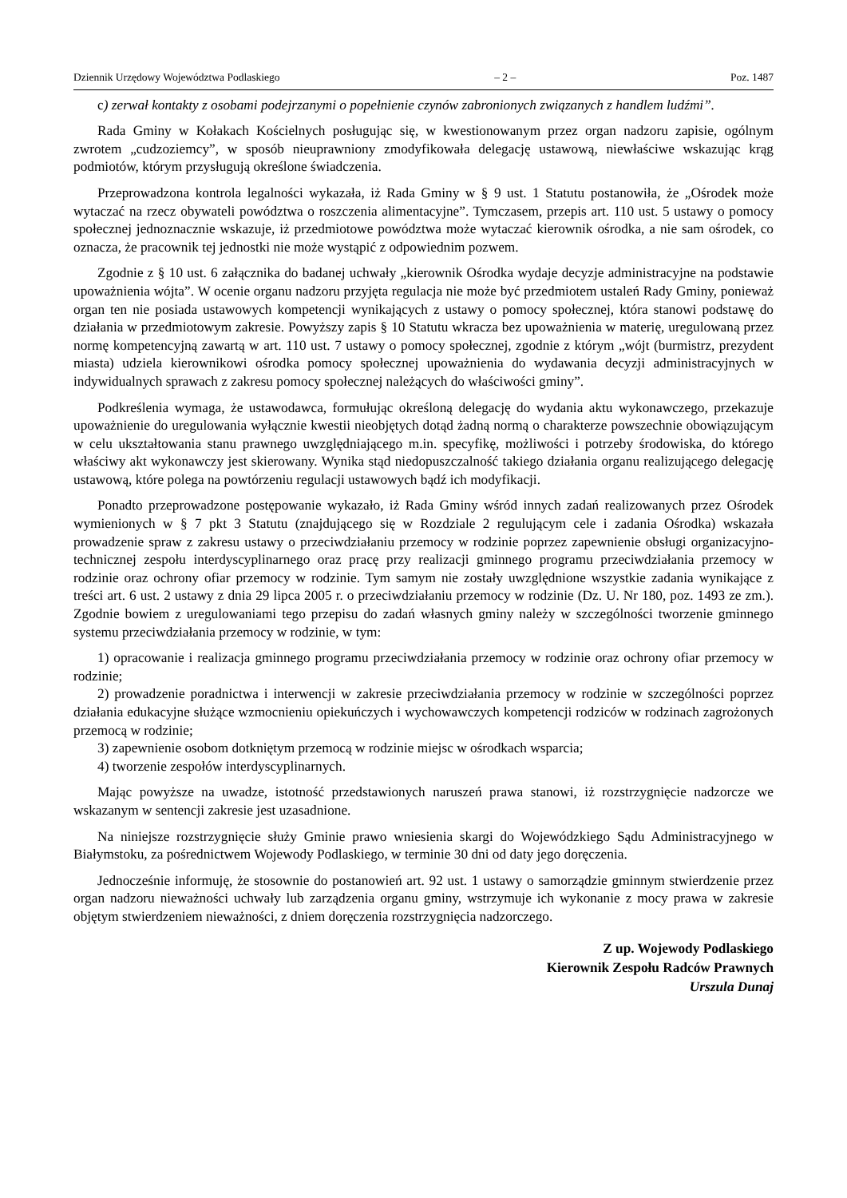Dziennik Urzędowy Województwa Podlaskiego – 2 – Poz. 1487
c) zerwał kontakty z osobami podejrzanymi o popełnienie czynów zabronionych związanych z handlem ludźmi”.
Rada Gminy w Kołakach Kościelnych posługując się, w kwestionowanym przez organ nadzoru zapisie, ogólnym zwrotem „cudzoziemcy”, w sposób nieuprawniony zmodyfikowała delegację ustawową, niewłaściwe wskazując krąg podmiotów, którym przysługują określone świadczenia.
Przeprowadzona kontrola legalności wykazała, iż Rada Gminy w § 9 ust. 1 Statutu postanowiła, że „Ośrodek może wytaczać na rzecz obywateli powództwa o roszczenia alimentacyjne”. Tymczasem, przepis art. 110 ust. 5 ustawy o pomocy społecznej jednoznacznie wskazuje, iż przedmiotowe powództwa może wytaczać kierownik ośrodka, a nie sam ośrodek, co oznacza, że pracownik tej jednostki nie może wystąpić z odpowiednim pozwem.
Zgodnie z § 10 ust. 6 załącznika do badanej uchwały „kierownik Ośrodka wydaje decyzje administracyjne na podstawie upoważnienia wójta”. W ocenie organu nadzoru przyjęta regulacja nie może być przedmiotem ustaleń Rady Gminy, ponieważ organ ten nie posiada ustawowych kompetencji wynikających z ustawy o pomocy społecznej, która stanowi podstawę do działania w przedmiotowym zakresie. Powyższy zapis § 10 Statutu wkracza bez upoważnienia w materię, uregulowaną przez normę kompetencyjną zawartą w art. 110 ust. 7 ustawy o pomocy społecznej, zgodnie z którym „wójt (burmistrz, prezydent miasta) udziela kierownikowi ośrodka pomocy społecznej upoważnienia do wydawania decyzji administracyjnych w indywidualnych sprawach z zakresu pomocy społecznej należących do właściwości gminy”.
Podkreślenia wymaga, że ustawodawca, formułując określoną delegację do wydania aktu wykonawczego, przekazuje upoważnienie do uregulowania wyłącznie kwestii nieobjętych dotąd żadną normą o charakterze powszechnie obowiązującym w celu ukształtowania stanu prawnego uwzględniającego m.in. specyfikę, możliwości i potrzeby środowiska, do którego właściwy akt wykonawczy jest skierowany. Wynika stąd niedopuszczalność takiego działania organu realizującego delegację ustawową, które polega na powtórzeniu regulacji ustawowych bądź ich modyfikacji.
Ponadto przeprowadzone postępowanie wykazało, iż Rada Gminy wśród innych zadań realizowanych przez Ośrodek wymienionych w § 7 pkt 3 Statutu (znajdującego się w Rozdziale 2 regulującym cele i zadania Ośrodka) wskazała prowadzenie spraw z zakresu ustawy o przeciwdziałaniu przemocy w rodzinie poprzez zapewnienie obsługi organizacyjno-technicznej zespołu interdyscyplinarnego oraz pracę przy realizacji gminnego programu przeciwdziałania przemocy w rodzinie oraz ochrony ofiar przemocy w rodzinie. Tym samym nie zostały uwzględnione wszystkie zadania wynikające z treści art. 6 ust. 2 ustawy z dnia 29 lipca 2005 r. o przeciwdziałaniu przemocy w rodzinie (Dz. U. Nr 180, poz. 1493 ze zm.). Zgodnie bowiem z uregulowaniami tego przepisu do zadań własnych gminy należy w szczególności tworzenie gminnego systemu przeciwdziałania przemocy w rodzinie, w tym:
1) opracowanie i realizacja gminnego programu przeciwdziałania przemocy w rodzinie oraz ochrony ofiar przemocy w rodzinie;
2) prowadzenie poradnictwa i interwencji w zakresie przeciwdziałania przemocy w rodzinie w szczególności poprzez działania edukacyjne służące wzmocnieniu opiekuńczych i wychowawczych kompetencji rodziców w rodzinach zagrożonych przemocą w rodzinie;
3) zapewnienie osobom dotkniętym przemocą w rodzinie miejsc w ośrodkach wsparcia;
4) tworzenie zespołów interdyscyplinarnych.
Mając powyższe na uwadze, istotność przedstawionych naruszeń prawa stanowi, iż rozstrzygnięcie nadzorcze we wskazanym w sentencji zakresie jest uzasadnione.
Na niniejsze rozstrzygnięcie służy Gminie prawo wniesienia skargi do Wojewódzkiego Sądu Administracyjnego w Białymstoku, za pośrednictwem Wojewody Podlaskiego, w terminie 30 dni od daty jego doręczenia.
Jednocześnie informuję, że stosownie do postanowień art. 92 ust. 1 ustawy o samorządzie gminnym stwierdzenie przez organ nadzoru nieważności uchwały lub zarządzenia organu gminy, wstrzymuje ich wykonanie z mocy prawa w zakresie objętym stwierdzeniem nieważności, z dniem doręczenia rozstrzygnięcia nadzorczego.
Z up. Wojewody Podlaskiego
Kierownik Zespołu Radców Prawnych
Urszula Dunaj